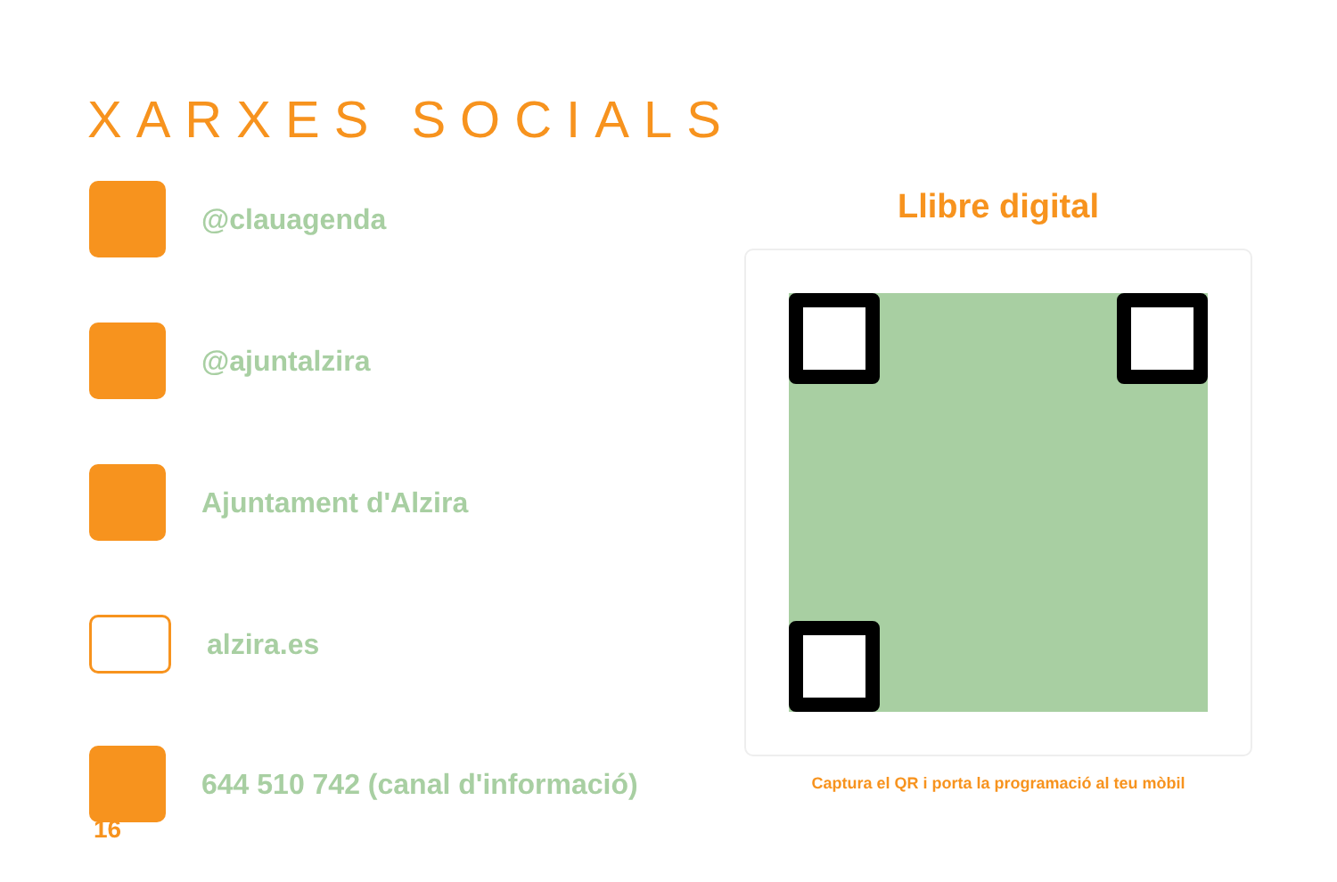XARXES SOCIALS
@clauagenda
@ajuntalzira
Ajuntament d'Alzira
alzira.es
644 510 742 (canal d'informació)
16
Llibre digital
Captura el QR i porta la programació al teu mòbil